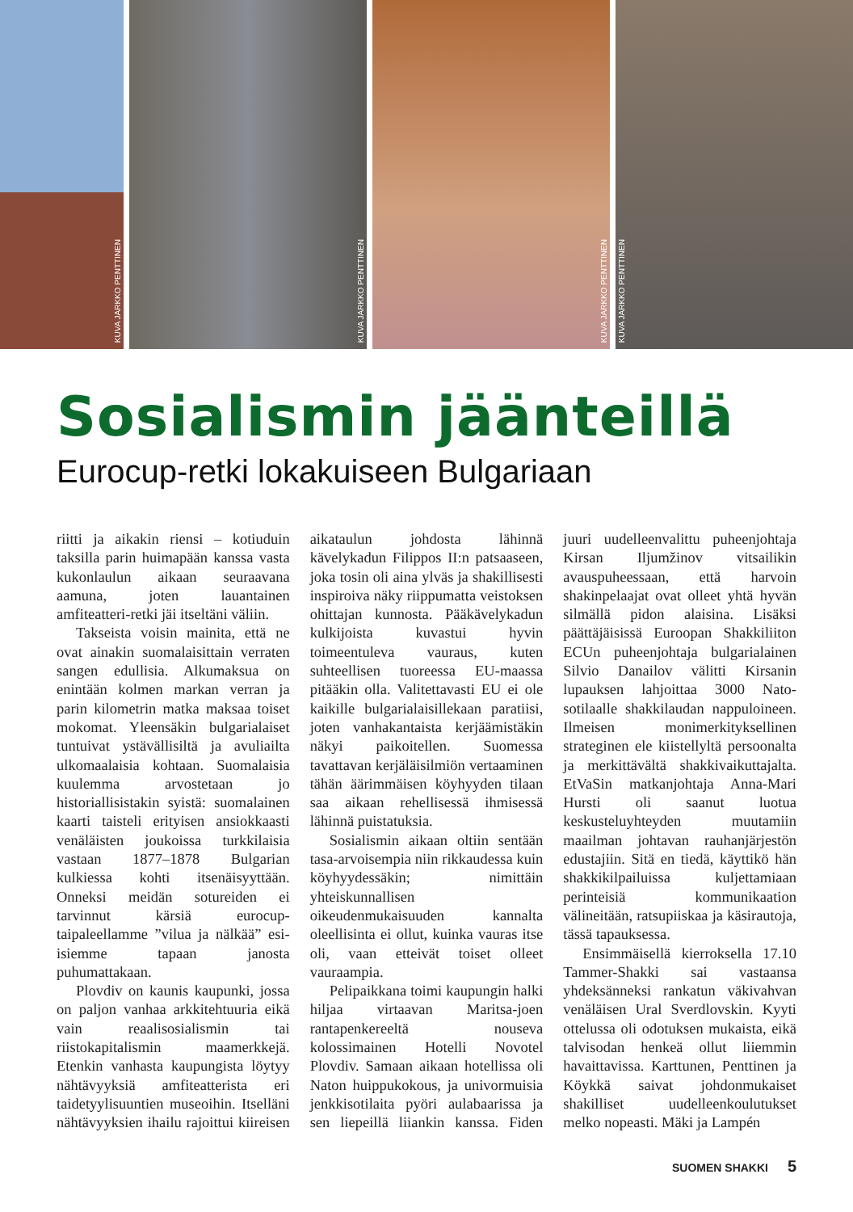KUVA JARKKO PENTTINEN
KUVA JARKKO PENTTINEN
KUVA JARKKO PENTTINEN
KUVA JARKKO PENTTINEN
Sosialismin jäänteillä
Eurocup-retki lokakuiseen Bulgariaan
riitti ja aikakin riensi – kotiuduin taksilla parin huimapään kanssa vasta kukonlaulun aikaan seuraavana aamuna, joten lauantainen amfiteatteri-retki jäi itseltäni väliin.
Takseista voisin mainita, että ne ovat ainakin suomalaisittain verraten sangen edullisia. Alkumaksua on enintään kolmen markan verran ja parin kilometrin matka maksaa toiset mokomat. Yleensäkin bulgarialaiset tuntuivat ystävällisiltä ja avuliailta ulkomaalaisia kohtaan. Suomalaisia kuulemma arvostetaan jo historiallisistakin syistä: suomalainen kaarti taisteli erityisen ansiokkaasti venäläisten joukoissa turkkilaisia vastaan 1877–1878 Bulgarian kulkiessa kohti itsenäisyyttään. Onneksi meidän sotureiden ei tarvinnut kärsiä eurocup-taipaleellamme ”vilua ja nälkää” esi-isiemme tapaan janosta puhumattakaan.
Plovdiv on kaunis kaupunki, jossa on paljon vanhaa arkkitehtuuria eikä vain reaalisosialismin tai riistokapitalismin maamerkkejä. Etenkin vanhasta kaupungista löytyy nähtävyyksiä amfiteatterista eri taidetyylisuuntien museoihin. Itselläni nähtävyyksien ihailu rajoittui kiireisen aikataulun johdosta lähinnä kävelykadun Filippos II:n patsaaseen, joka tosin oli aina ylväs ja shakillisesti inspiroiva näky riippumatta veistoksen ohittajan kunnosta. Pääkävelykadun kulkijoista kuvastui hyvin toimeentuleva vauraus, kuten suhteellisen tuoreessa EU-maassa pitääkin olla. Valitettavasti EU ei ole kaikille bulgarialaisillekaan paratiisi, joten vanhakantaista kerjäämistäkin näkyi paikoitellen. Suomessa tavattavan kerjäläisilmiön vertaaminen tähän äärimmäisen köyhyyden tilaan saa aikaan rehellisessä ihmisessä lähinnä puistatuksia.
Sosialismin aikaan oltiin sentään tasa-arvoisempia niin rikkaudessa kuin köyhyydessäkin; nimittäin yhteiskunnallisen oikeudenmukaisuuden kannalta oleellisinta ei ollut, kuinka vauras itse oli, vaan etteivät toiset olleet vauraampia.
Pelipaikkana toimi kaupungin halki hiljaa virtaavan Maritsa-joen rantapenkereeltä nouseva kolossimainen Hotelli Novotel Plovdiv. Samaan aikaan hotellissa oli Naton huippukokous, ja univormuisia jenkkisotilaita pyöri aulabaarissa ja sen liepeillä liiankin kanssa. Fiden juuri uudelleenvalittu puheenjohtaja Kirsan Iljumžinov vitsailikin avauspuheessaan, että harvoin shakinpelaajat ovat olleet yhtä hyvän silmällä pidon alaisina. Lisäksi päättäjäisissä Euroopan Shakkiliiton ECUn puheenjohtaja bulgarialainen Silvio Danailov välitti Kirsanin lupauksen lahjoittaa 3000 Nato-sotilaalle shakkilaudan nappuloineen. Ilmeisen monimerkityksellinen strateginen ele kiistellyltä persoonalta ja merkittävältä shakkivaikuttajalta. EtVaSin matkanjohtaja Anna-Mari Hursti oli saanut luotua keskusteluyhteyden muutamiin maailman johtavan rauhanjärjestön edustajiin. Sitä en tiedä, käyttikö hän shakkikilpailuissa kuljettamiaan perinteisiä kommunikaation välineitään, ratsupiiskaa ja käsirautoja, tässä tapauksessa.
Ensimmäisellä kierroksella 17.10 Tammer-Shakki sai vastaansa yhdeksänneksi rankatun väkivahvan venäläisen Ural Sverdlovskin. Kyyti ottelussa oli odotuksen mukaista, eikä talvisodan henkeä ollut liiemmin havaittavissa. Karttunen, Penttinen ja Köykkä saivat johdonmukaiset shakilliset uudelleenkoulutukset melko nopeasti. Mäki ja Lampén
SUOMEN SHAKKI 5